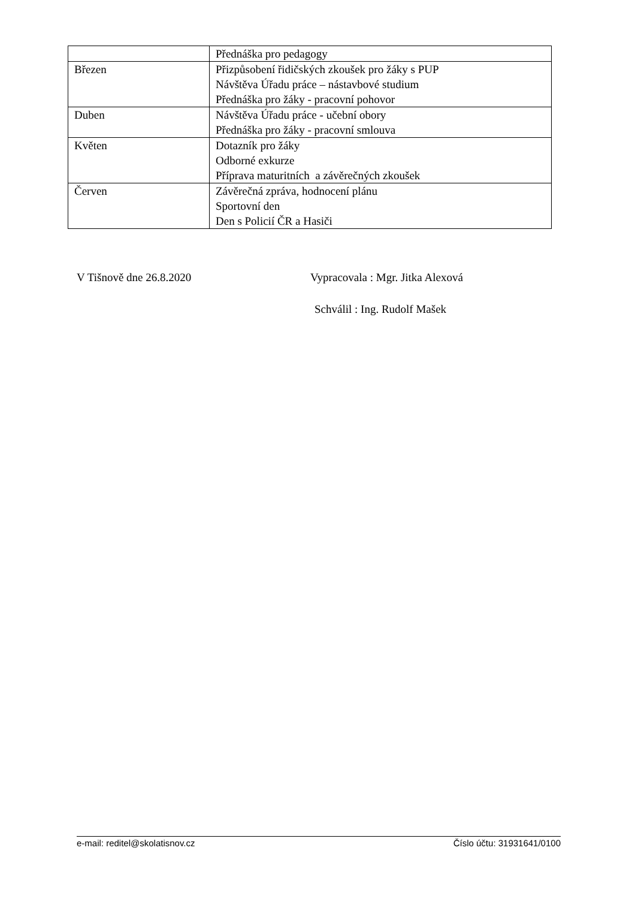| | Přednáška pro pedagogy |
| Březen | Přizpůsobení řidičských zkoušek pro žáky s PUP Návštěva Úřadu práce – nástavbové studium Přednáška pro žáky - pracovní pohovor |
| Duben | Návštěva Úřadu práce - učební obory Přednáška pro žáky - pracovní smlouva |
| Květen | Dotazník pro žáky Odborné exkurze Příprava maturitních a závěrečných zkoušek |
| Červen | Závěrečná zpráva, hodnocení plánu Sportovní den Den s Policií ČR a Hasiči |
V Tišnově dne 26.8.2020 Vypracovala : Mgr. Jitka Alexová
Schválil : Ing. Rudolf Mašek
e-mail: reditel@skolatisnov.cz Číslo účtu: 31931641/0100